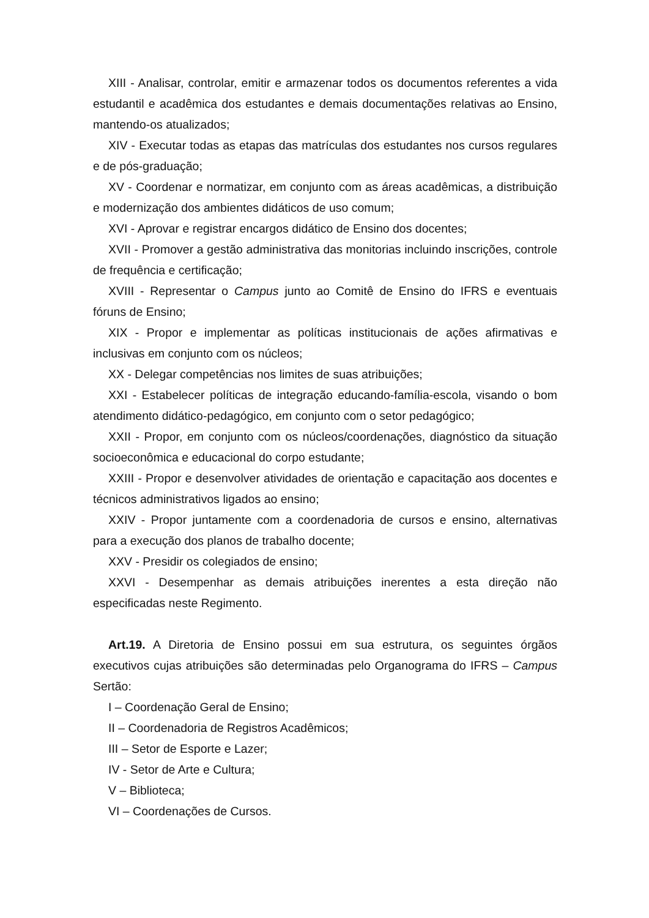XIII - Analisar, controlar, emitir e armazenar todos os documentos referentes a vida estudantil e acadêmica dos estudantes e demais documentações relativas ao Ensino, mantendo-os atualizados;
XIV - Executar todas as etapas das matrículas dos estudantes nos cursos regulares e de pós-graduação;
XV - Coordenar e normatizar, em conjunto com as áreas acadêmicas, a distribuição e modernização dos ambientes didáticos de uso comum;
XVI - Aprovar e registrar encargos didático de Ensino dos docentes;
XVII - Promover a gestão administrativa das monitorias incluindo inscrições, controle de frequência e certificação;
XVIII - Representar o Campus junto ao Comitê de Ensino do IFRS e eventuais fóruns de Ensino;
XIX - Propor e implementar as políticas institucionais de ações afirmativas e inclusivas em conjunto com os núcleos;
XX - Delegar competências nos limites de suas atribuições;
XXI - Estabelecer políticas de integração educando-família-escola, visando o bom atendimento didático-pedagógico, em conjunto com o setor pedagógico;
XXII - Propor, em conjunto com os núcleos/coordenações, diagnóstico da situação socioeconômica e educacional do corpo estudante;
XXIII - Propor e desenvolver atividades de orientação e capacitação aos docentes e técnicos administrativos ligados ao ensino;
XXIV - Propor juntamente com a coordenadoria de cursos e ensino, alternativas para a execução dos planos de trabalho docente;
XXV - Presidir os colegiados de ensino;
XXVI - Desempenhar as demais atribuições inerentes a esta direção não especificadas neste Regimento.
Art.19. A Diretoria de Ensino possui em sua estrutura, os seguintes órgãos executivos cujas atribuições são determinadas pelo Organograma do IFRS – Campus Sertão:
I – Coordenação Geral de Ensino;
II – Coordenadoria de Registros Acadêmicos;
III – Setor de Esporte e Lazer;
IV - Setor de Arte e Cultura;
V – Biblioteca;
VI – Coordenações de Cursos.